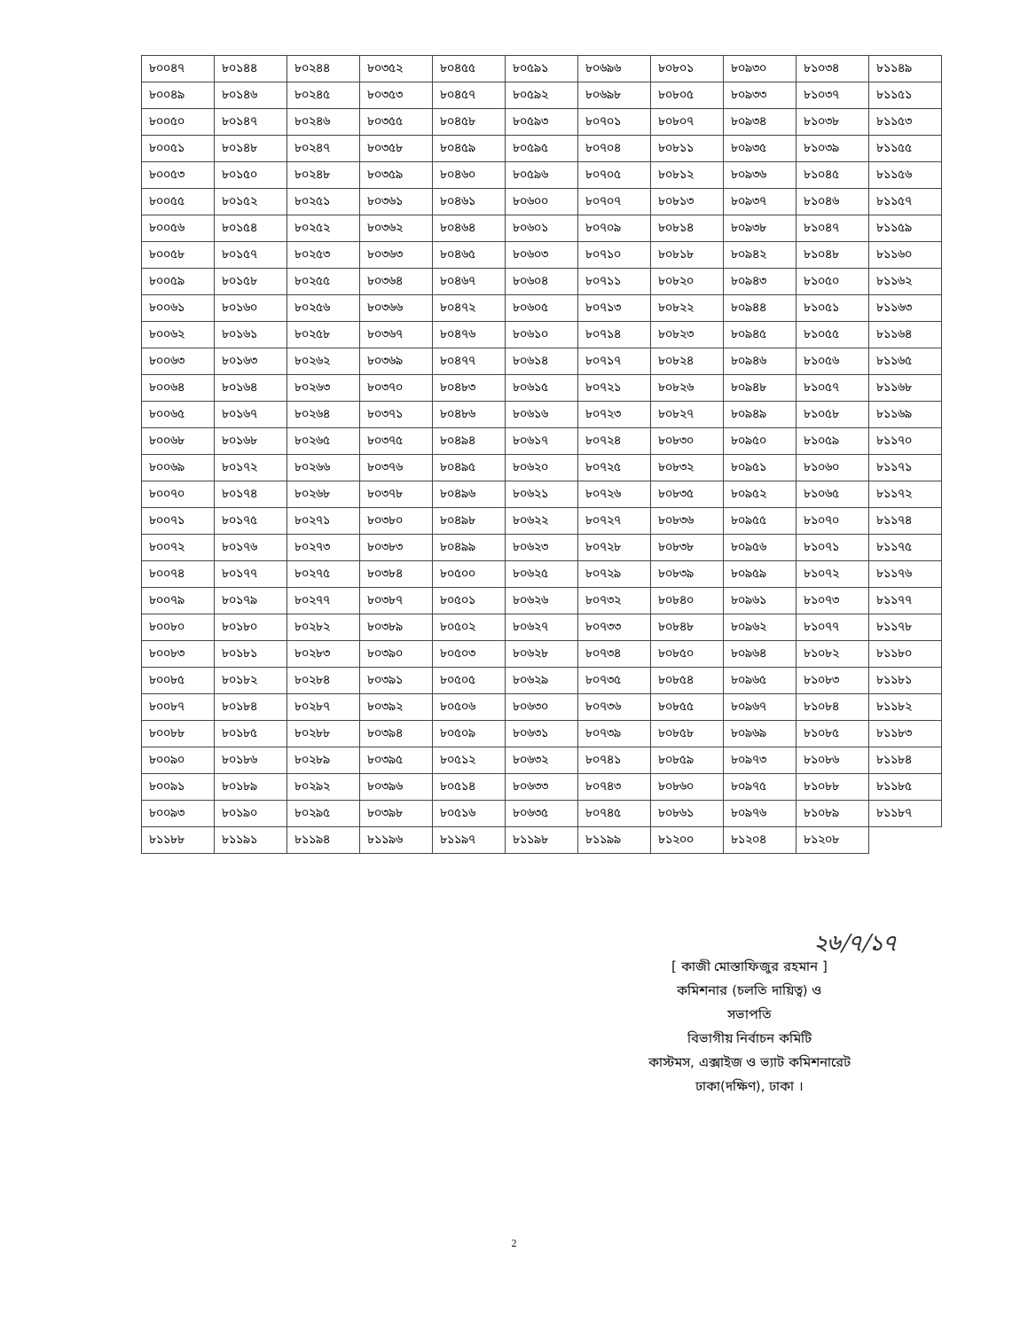| ৮০০৪৭ | ৮০১৪৪ | ৮০২৪৪ | ৮০৩৫২ | ৮০৪৫৫ | ৮০৫৯১ | ৮০৬৯৬ | ৮০৮০১ | ৮০৯৩০ | ৮১০৩৪ | ৮১১৪৯ |
| ৮০০৪৯ | ৮০১৪৬ | ৮০২৪৫ | ৮০৩৫৩ | ৮০৪৫৭ | ৮০৫৯২ | ৮০৬৯৮ | ৮০৮০৫ | ৮০৯৩৩ | ৮১০৩৭ | ৮১১৫১ |
| ৮০০৫০ | ৮০১৪৭ | ৮০২৪৬ | ৮০৩৫৫ | ৮০৪৫৮ | ৮০৫৯৩ | ৮০৭০১ | ৮০৮০৭ | ৮০৯৩৪ | ৮১০৩৮ | ৮১১৫৩ |
| ৮০০৫১ | ৮০১৪৮ | ৮০২৪৭ | ৮০৩৫৮ | ৮০৪৫৯ | ৮০৫৯৫ | ৮০৭০৪ | ৮০৮১১ | ৮০৯৩৫ | ৮১০৩৯ | ৮১১৫৫ |
| ৮০০৫৩ | ৮০১৫০ | ৮০২৪৮ | ৮০৩৫৯ | ৮০৪৬০ | ৮০৫৯৬ | ৮০৭০৫ | ৮০৮১২ | ৮০৯৩৬ | ৮১০৪৫ | ৮১১৫৬ |
| ৮০০৫৫ | ৮০১৫২ | ৮০২৫১ | ৮০৩৬১ | ৮০৪৬১ | ৮০৬০০ | ৮০৭০৭ | ৮০৮১৩ | ৮০৯৩৭ | ৮১০৪৬ | ৮১১৫৭ |
| ৮০০৫৬ | ৮০১৫৪ | ৮০২৫২ | ৮০৩৬২ | ৮০৪৬৪ | ৮০৬০১ | ৮০৭০৯ | ৮০৮১৪ | ৮০৯৩৮ | ৮১০৪৭ | ৮১১৫৯ |
| ৮০০৫৮ | ৮০১৫৭ | ৮০২৫৩ | ৮০৩৬৩ | ৮০৪৬৫ | ৮০৬০৩ | ৮০৭১০ | ৮০৮১৮ | ৮০৯৪২ | ৮১০৪৮ | ৮১১৬০ |
| ৮০০৫৯ | ৮০১৫৮ | ৮০২৫৫ | ৮০৩৬৪ | ৮০৪৬৭ | ৮০৬০৪ | ৮০৭১১ | ৮০৮২০ | ৮০৯৪৩ | ৮১০৫০ | ৮১১৬২ |
| ৮০০৬১ | ৮০১৬০ | ৮০২৫৬ | ৮০৩৬৬ | ৮০৪৭২ | ৮০৬০৫ | ৮০৭১৩ | ৮০৮২২ | ৮০৯৪৪ | ৮১০৫১ | ৮১১৬৩ |
| ৮০০৬২ | ৮০১৬১ | ৮০২৫৮ | ৮০৩৬৭ | ৮০৪৭৬ | ৮০৬১০ | ৮০৭১৪ | ৮০৮২৩ | ৮০৯৪৫ | ৮১০৫৫ | ৮১১৬৪ |
| ৮০০৬৩ | ৮০১৬৩ | ৮০২৬২ | ৮০৩৬৯ | ৮০৪৭৭ | ৮০৬১৪ | ৮০৭১৭ | ৮০৮২৪ | ৮০৯৪৬ | ৮১০৫৬ | ৮১১৬৫ |
| ৮০০৬৪ | ৮০১৬৪ | ৮০২৬৩ | ৮০৩৭০ | ৮০৪৮৩ | ৮০৬১৫ | ৮০৭২১ | ৮০৮২৬ | ৮০৯৪৮ | ৮১০৫৭ | ৮১১৬৮ |
| ৮০০৬৫ | ৮০১৬৭ | ৮০২৬৪ | ৮০৩৭১ | ৮০৪৮৬ | ৮০৬১৬ | ৮০৭২৩ | ৮০৮২৭ | ৮০৯৪৯ | ৮১০৫৮ | ৮১১৬৯ |
| ৮০০৬৮ | ৮০১৬৮ | ৮০২৬৫ | ৮০৩৭৫ | ৮০৪৯৪ | ৮০৬১৭ | ৮০৭২৪ | ৮০৮৩০ | ৮০৯৫০ | ৮১০৫৯ | ৮১১৭০ |
| ৮০০৬৯ | ৮০১৭২ | ৮০২৬৬ | ৮০৩৭৬ | ৮০৪৯৫ | ৮০৬২০ | ৮০৭২৫ | ৮০৮৩২ | ৮০৯৫১ | ৮১০৬০ | ৮১১৭১ |
| ৮০০৭০ | ৮০১৭৪ | ৮০২৬৮ | ৮০৩৭৮ | ৮০৪৯৬ | ৮০৬২১ | ৮০৭২৬ | ৮০৮৩৫ | ৮০৯৫২ | ৮১০৬৫ | ৮১১৭২ |
| ৮০০৭১ | ৮০১৭৫ | ৮০২৭১ | ৮০৩৮০ | ৮০৪৯৮ | ৮০৬২২ | ৮০৭২৭ | ৮০৮৩৬ | ৮০৯৫৫ | ৮১০৭০ | ৮১১৭৪ |
| ৮০০৭২ | ৮০১৭৬ | ৮০২৭৩ | ৮০৩৮৩ | ৮০৪৯৯ | ৮০৬২৩ | ৮০৭২৮ | ৮০৮৩৮ | ৮০৯৫৬ | ৮১০৭১ | ৮১১৭৫ |
| ৮০০৭৪ | ৮০১৭৭ | ৮০২৭৫ | ৮০৩৮৪ | ৮০৫০০ | ৮০৬২৫ | ৮০৭২৯ | ৮০৮৩৯ | ৮০৯৫৯ | ৮১০৭২ | ৮১১৭৬ |
| ৮০০৭৯ | ৮০১৭৯ | ৮০২৭৭ | ৮০৩৮৭ | ৮০৫০১ | ৮০৬২৬ | ৮০৭৩২ | ৮০৮৪০ | ৮০৯৬১ | ৮১০৭৩ | ৮১১৭৭ |
| ৮০০৮০ | ৮০১৮০ | ৮০২৮২ | ৮০৩৮৯ | ৮০৫০২ | ৮০৬২৭ | ৮০৭৩৩ | ৮০৮৪৮ | ৮০৯৬২ | ৮১০৭৭ | ৮১১৭৮ |
| ৮০০৮৩ | ৮০১৮১ | ৮০২৮৩ | ৮০৩৯০ | ৮০৫০৩ | ৮০৬২৮ | ৮০৭৩৪ | ৮০৮৫০ | ৮০৯৬৪ | ৮১০৮২ | ৮১১৮০ |
| ৮০০৮৫ | ৮০১৮২ | ৮০২৮৪ | ৮০৩৯১ | ৮০৫০৫ | ৮০৬২৯ | ৮০৭৩৫ | ৮০৮৫৪ | ৮০৯৬৫ | ৮১০৮৩ | ৮১১৮১ |
| ৮০০৮৭ | ৮০১৮৪ | ৮০২৮৭ | ৮০৩৯২ | ৮০৫০৬ | ৮০৬৩০ | ৮০৭৩৬ | ৮০৮৫৫ | ৮০৯৬৭ | ৮১০৮৪ | ৮১১৮২ |
| ৮০০৮৮ | ৮০১৮৫ | ৮০২৮৮ | ৮০৩৯৪ | ৮০৫০৯ | ৮০৬৩১ | ৮০৭৩৯ | ৮০৮৫৮ | ৮০৯৬৯ | ৮১০৮৫ | ৮১১৮৩ |
| ৮০০৯০ | ৮০১৮৬ | ৮০২৮৯ | ৮০৩৯৫ | ৮০৫১২ | ৮০৬৩২ | ৮০৭৪১ | ৮০৮৫৯ | ৮০৯৭৩ | ৮১০৮৬ | ৮১১৮৪ |
| ৮০০৯১ | ৮০১৮৯ | ৮০২৯২ | ৮০৩৯৬ | ৮০৫১৪ | ৮০৬৩৩ | ৮০৭৪৩ | ৮০৮৬০ | ৮০৯৭৫ | ৮১০৮৮ | ৮১১৮৫ |
| ৮০০৯৩ | ৮০১৯০ | ৮০২৯৫ | ৮০৩৯৮ | ৮০৫১৬ | ৮০৬৩৫ | ৮০৭৪৫ | ৮০৮৬১ | ৮০৯৭৬ | ৮১০৮৯ | ৮১১৮৭ |
| ৮১১৮৮ | ৮১১৯১ | ৮১১৯৪ | ৮১১৯৬ | ৮১১৯৭ | ৮১১৯৮ | ৮১১৯৯ | ৮১২০০ | ৮১২০৪ | ৮১২০৮ | |
২৬/৭/১৭
[ কাজী মোস্তাফিজুর রহমান ]
কমিশনার (চলতি দায়িত্ব) ও
সভাপতি
বিভাগীয় নির্বাচন কমিটি
কাস্টমস, এক্সাইজ ও ভ্যাট কমিশনারেট
ঢাকা(দক্ষিণ), ঢাকা ।
2